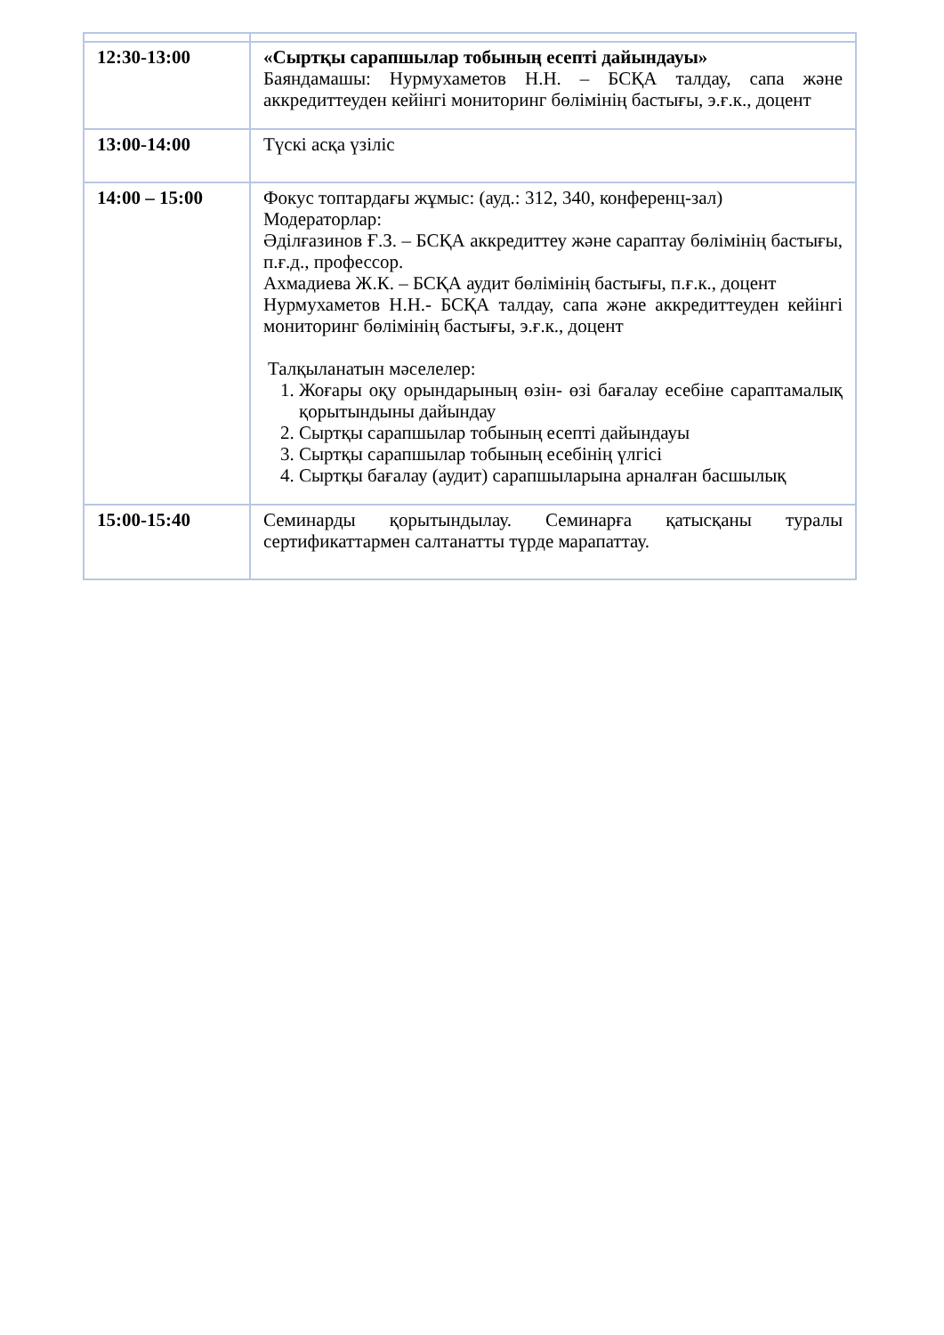| 12:30-13:00 | «Сыртқы сарапшылар тобының есепті дайындауы» Баяндамашы: Нурмухаметов Н.Н. – БСҚА талдау, сапа және аккредиттеуден кейінгі мониторинг бөлімінің бастығы, э.ғ.к., доцент |
| 13:00-14:00 | Түскі асқа үзіліс |
| 14:00 – 15:00 | Фокус топтардағы жұмыс: (ауд.: 312, 340, конференц-зал) Модераторлар: Әділғазинов Ғ.З. – БСҚА аккредиттеу және сараптау бөлімінің бастығы, п.ғ.д., профессор. Ахмадиева Ж.К. – БСҚА аудит бөлімінің бастығы, п.ғ.к., доцент Нурмухаметов Н.Н.- БСҚА талдау, сапа және аккредиттеуден кейінгі мониторинг бөлімінің бастығы, э.ғ.к., доцент Талқыланатын мәселелер: 1. Жоғары оқу орындарының өзін- өзі бағалау есебіне сараптамалық қорытындыны дайындау 2. Сыртқы сарапшылар тобының есепті дайындауы 3. Сыртқы сарапшылар тобының есебінің үлгісі 4. Сыртқы бағалау (аудит) сарапшыларына арналған басшылық |
| 15:00-15:40 | Семинарды қорытындылау. Семинарға қатысқаны туралы сертификаттармен салтанатты түрде марапаттау. |